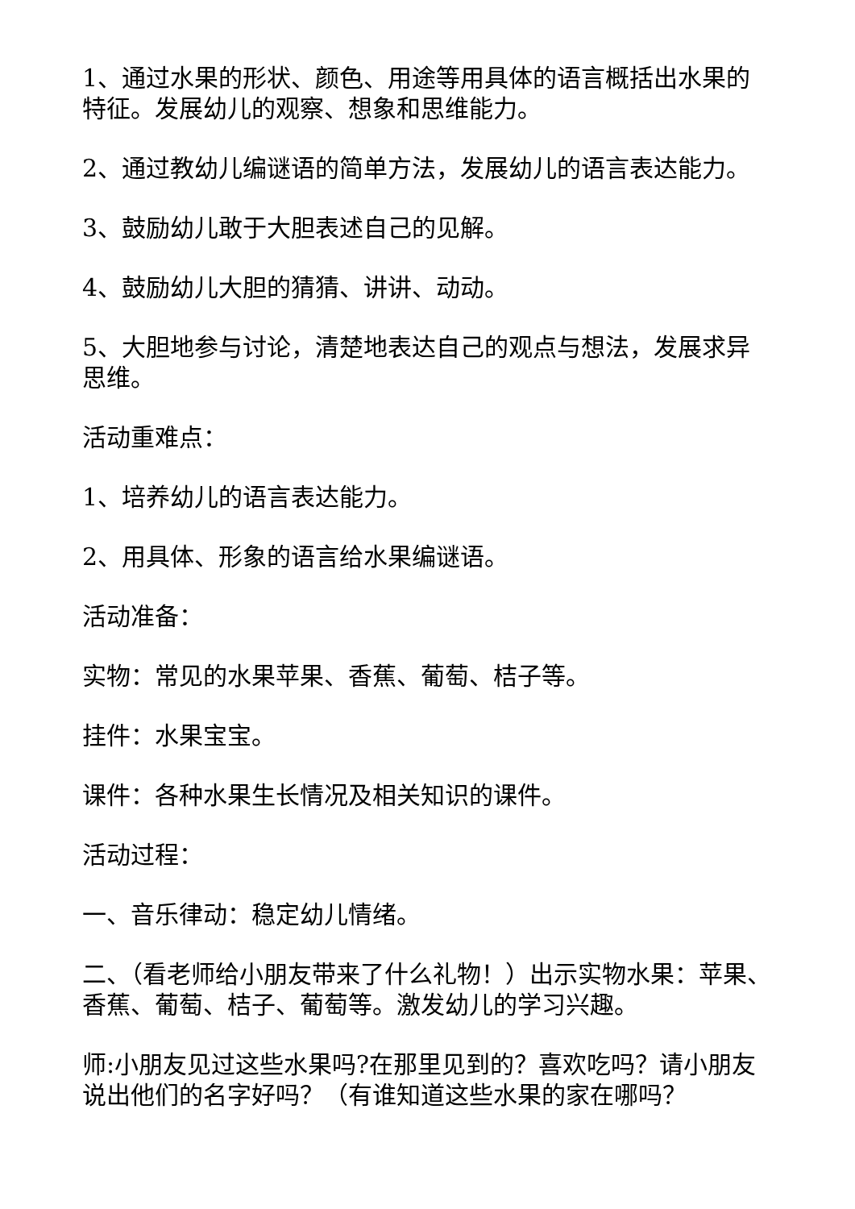1、通过水果的形状、颜色、用途等用具体的语言概括出水果的特征。发展幼儿的观察、想象和思维能力。
2、通过教幼儿编谜语的简单方法，发展幼儿的语言表达能力。
3、鼓励幼儿敢于大胆表述自己的见解。
4、鼓励幼儿大胆的猜猜、讲讲、动动。
5、大胆地参与讨论，清楚地表达自己的观点与想法，发展求异思维。
活动重难点：
1、培养幼儿的语言表达能力。
2、用具体、形象的语言给水果编谜语。
活动准备：
实物：常见的水果苹果、香蕉、葡萄、桔子等。
挂件：水果宝宝。
课件：各种水果生长情况及相关知识的课件。
活动过程：
一、音乐律动：稳定幼儿情绪。
二、（看老师给小朋友带来了什么礼物！）出示实物水果：苹果、香蕉、葡萄、桔子、葡萄等。激发幼儿的学习兴趣。
师:小朋友见过这些水果吗?在那里见到的？喜欢吃吗？请小朋友说出他们的名字好吗？（有谁知道这些水果的家在哪吗？